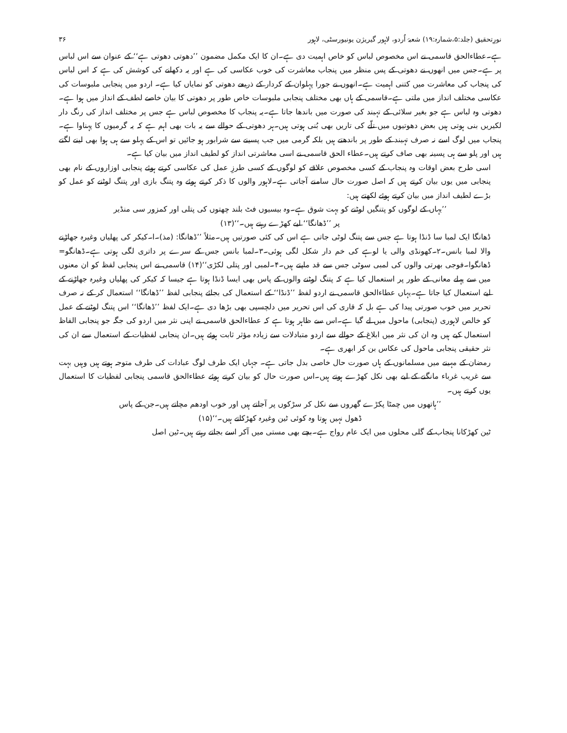نورِتحقیق (جلد:۵،شمارہ:۱۹) شعبۂ اُردو، لاہور گیریژن یونیورسٹی، لاہور ۳۶
ہے۔عطاءالحق قاسمی نے اس مخصوص لباس کو خاص اہمیت دی ہے۔ان کا ایک مکمل مضمون ’’دھوتی دھوتی ہے‘‘ کے عنوان سے اس لباس پر ہے۔جس میں انھوں نے دھوتی کے پس منظر میں پنجاب معاشرت کی خوب عکاسی کی ہے اور یہ دکھانے کی کوشش کی ہے کہ اس لباس کی پنجاب کی معاشرت میں کتنی اہمیت ہے۔انھوں نے جورا پہلوان کے کردار کے ذریعے دھوتی کو نمایاں کیا ہے۔ اردو میں پنجابی ملبوسات کی عکاسی مختلف انداز میں ملتی ہے۔قاسمی کے ہاں بھی مختلف پنجابی ملبوسات خاص طور پر دھوتی کا بیان خاصے لطف کے انداز میں ہوا ہے۔دھوتی وہ لباس ہے جو بغیر سلائی کے تہبند کی صورت میں باندھا جاتا ہے۔یہ پنجاب کا مخصوص لباس ہے جس پر مختلف انداز کی رنگ دار لکیریں بنی ہوتی ہیں بعض دھوتیوں میں تلّے کی تاریں بھی بُنی ہوتی ہیں۔ہر دھوتی کے حوالے سے یہ بات بھی اہم ہے کہ یہ گرمیوں کا پہناوا ہے۔پنجاب میں لوگ اسے نہ صرف تہبند کے طور پر باندھتے ہیں بلکہ گرمی میں جب پسینے سے شرابور ہو جائیں تو اس کے پہلو سے ہی ہوا بھی لینے لگتے ہیں اور پلو سے ہی پسینہ بھی صاف کرتے ہیں۔عطاء الحق قاسمی نے اسی معاشرتی انداز کو لطیف انداز میں بیان کیا ہے۔
اسی طرح بعض اوقات وہ پنجاب کے کسی مخصوص علاقے کو لوگوں کے کسی طرزِ عمل کی عکاسی کرتے ہوئے پنجابی اوزاروں کے نام بھی پنجابی میں یوں بیان کرتے ہیں کہ اصل صورت حال سامنے آجاتی ہے۔لاہور والوں کا ذکر کرتے ہوئے وہ پتنگ بازی اور پتنگ لوٹنے کو عمل کو بڑے لطیف انداز میں بیان کرتے ہوئے لکھتے ہیں:
’’یہاں کے لوگوں کو پتنگیں لوٹنے کو بہت شوق ہے۔وہ بیسیوں فٹ بلند چھتوں کی پتلی اور کمزور سی منڈیر پر ’’ڈھانگا‘‘ لیے کھڑے رہتے ہیں۔‘‘(۱۳)
ڈھانگا ایک لمبا سا ڈنڈا ہوتا ہے جس سے پتنگ لوٹی جاتی ہے اس کی کئی صورتیں ہیں۔مثلاً ’’ڈھانگا: (مذ)۔ا۔کیکر کی پھلیاں وغیرہ جھاڑنے والا لمبا بانس۔۲۔کھونڈی والی یا لوہے کی خم دار شکل لگی ہوئی۔۳۔لمبا بانس جس کے سرے پر داتری لگی ہوتی ہے۔ڈھانگو= ڈھانگوا۔فوجی بھرتی والوں کی لمبی سوٹی جس سے قد ماپتے ہیں۔۴۔لمبی اور پتلی لکڑی‘‘(۱۴) قاسمی نے اس پنجابی لفظ کو ان معنوں میں سے پہلے معانی کے طور پر استعمال کیا ہے کہ پتنگ لوٹنے والوں کے پاس بھی ایسا ڈنڈا ہوتا ہے جیسا کہ کیکر کی پھلیاں وغیرہ جھاڑنے کے لیے استعمال کیا جاتا ہے۔یہاں عطاءالحق قاسمی نے اردو لفظ ’’ڈنڈا‘‘ کے استعمال کی بجائے پنجابی لفظ ’’ڈھانگا‘‘ استعمال کر کے نہ صرف تحریر میں خوب صورتی پیدا کی ہے بل کہ قاری کی اس تحریر میں دلچسپی بھی بڑھا دی ہے۔ایک لفظ ’’ڈھانگا‘‘ اس پتنگ لوٹنے کے عمل کو خالص لاہوری (پنجابی) ماحول میں لے گیا ہے۔اس سے ظاہر ہوتا ہے کہ عطاءالحق قاسمی نے اپنی نثر میں اردو کی جگہ جو پنجابی الفاظ استعمال کیے ہیں وہ ان کی نثر میں ابلاغ کے حوالے سے اردو متبادلات سے زیادہ مؤثر ثابت ہوئے ہیں۔ان پنجابی لفظیات کے استعمال سے ان کی نثر حقیقی پنجابی ماحول کی عکاس بن کر ابھری ہے۔
رمضان کے مہینے میں مسلمانوں کے ہاں صورت حال خاصی بدل جاتی ہے۔ جہاں ایک طرف لوگ عبادات کی طرف متوجہ ہوتے ہیں وہیں بہت سے غریب غرباء مانگنے کے لیے بھی نکل کھڑے ہوتے ہیں۔اس صورت حال کو بیان کرتے ہوئے عطاءالحق قاسمی پنجابی لفظیات کا استعمال یوں کرتے ہیں۔
’’ہاتھوں میں چمٹا پکڑے گھروں سے نکل کر سڑکوں پر آجاتے ہیں اور خوب اودھم مچاتے ہیں۔جن کے پاس ڈھول نہیں ہوتا وہ کوئی ٹین وغیرہ کھڑکاتے ہیں۔‘‘(۱۵)
ٹین کھڑکانا پنجاب کے گلی محلوں میں ایک عام رواج ہے۔بچے بھی مستی میں آکر اسے بجاتے رہتے ہیں۔ٹین اصل